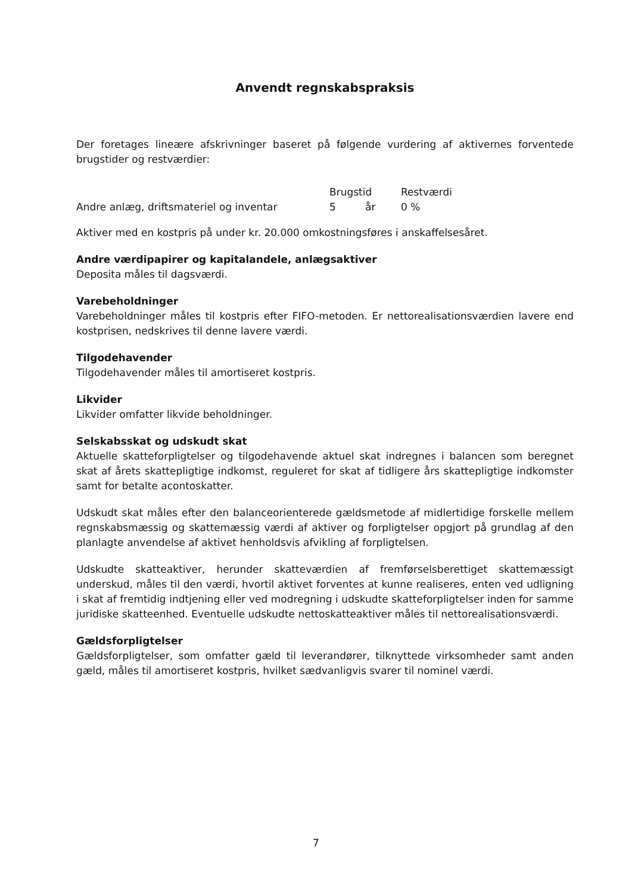Anvendt regnskabspraksis
Der foretages lineære afskrivninger baseret på følgende vurdering af aktivernes forventede brugstider og restværdier:
| | Brugstid | | Restværdi |
| Andre anlæg, driftsmateriel og inventar | 5 | år | 0 % |
Aktiver med en kostpris på under kr. 20.000 omkostningsføres i anskaffelsesåret.
Andre værdipapirer og kapitalandele, anlægsaktiver
Deposita måles til dagsværdi.
Varebeholdninger
Varebeholdninger måles til kostpris efter FIFO-metoden. Er nettorealisationsværdien lavere end kostprisen, nedskrives til denne lavere værdi.
Tilgodehavender
Tilgodehavender måles til amortiseret kostpris.
Likvider
Likvider omfatter likvide beholdninger.
Selskabsskat og udskudt skat
Aktuelle skatteforpligtelser og tilgodehavende aktuel skat indregnes i balancen som beregnet skat af årets skattepligtige indkomst, reguleret for skat af tidligere års skattepligtige indkomster samt for betalte acontoskatter.
Udskudt skat måles efter den balanceorienterede gældsmetode af midlertidige forskelle mellem regnskabsmæssig og skattemæssig værdi af aktiver og forpligtelser opgjort på grundlag af den planlagte anvendelse af aktivet henholdsvis afvikling af forpligtelsen.
Udskudte skatteaktiver, herunder skatteværdien af fremførselsberettiget skattemæssigt underskud, måles til den værdi, hvortil aktivet forventes at kunne realiseres, enten ved udligning i skat af fremtidig indtjening eller ved modregning i udskudte skatteforpligtelser inden for samme juridiske skatteenhed. Eventuelle udskudte nettoskatteaktiver måles til nettorealisationsværdi.
Gældsforpligtelser
Gældsforpligtelser, som omfatter gæld til leverandører, tilknyttede virksomheder samt anden gæld, måles til amortiseret kostpris, hvilket sædvanligvis svarer til nominel værdi.
7